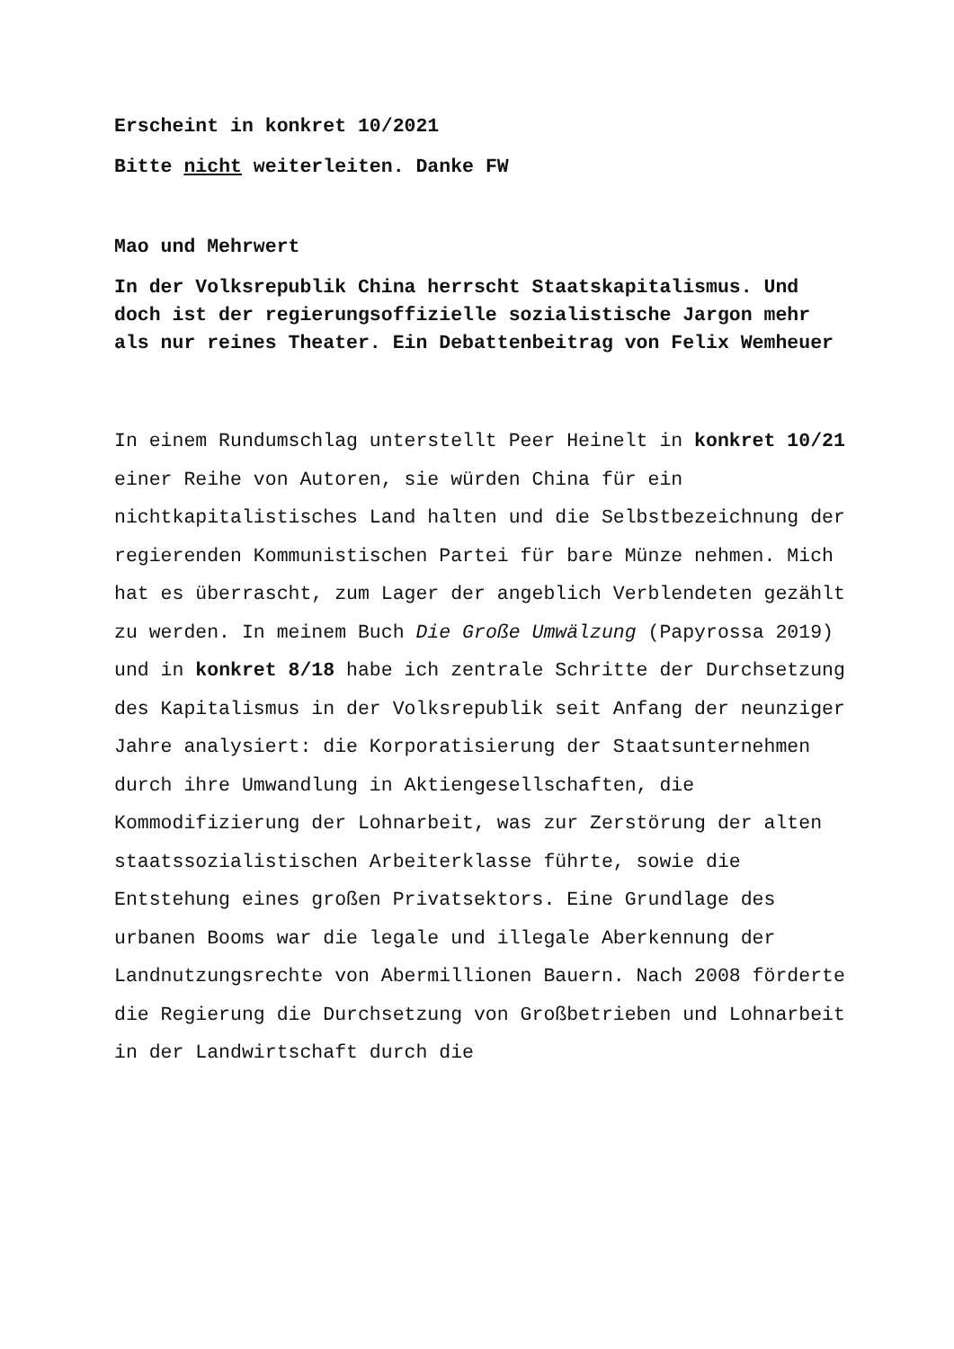Erscheint in konkret 10/2021
Bitte nicht weiterleiten. Danke FW
Mao und Mehrwert
In der Volksrepublik China herrscht Staatskapitalismus. Und doch ist der regierungsoffizielle sozialistische Jargon mehr als nur reines Theater. Ein Debattenbeitrag von Felix Wemheuer
In einem Rundumschlag unterstellt Peer Heinelt in konkret 10/21 einer Reihe von Autoren, sie würden China für ein nichtkapitalistisches Land halten und die Selbstbezeichnung der regierenden Kommunistischen Partei für bare Münze nehmen. Mich hat es überrascht, zum Lager der angeblich Verblendeten gezählt zu werden. In meinem Buch Die Große Umwälzung (Papyrossa 2019) und in konkret 8/18 habe ich zentrale Schritte der Durchsetzung des Kapitalismus in der Volksrepublik seit Anfang der neunziger Jahre analysiert: die Korporatisierung der Staatsunternehmen durch ihre Umwandlung in Aktiengesellschaften, die Kommodifizierung der Lohnarbeit, was zur Zerstörung der alten staatssozialistischen Arbeiterklasse führte, sowie die Entstehung eines großen Privatsektors. Eine Grundlage des urbanen Booms war die legale und illegale Aberkennung der Landnutzungsrechte von Abermillionen Bauern. Nach 2008 förderte die Regierung die Durchsetzung von Großbetrieben und Lohnarbeit in der Landwirtschaft durch die